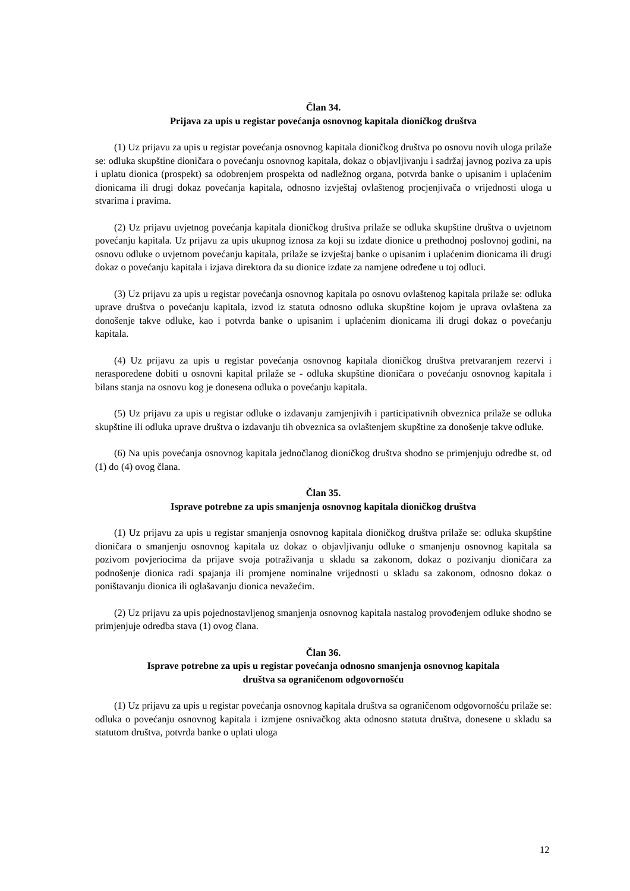Član 34.
Prijava za upis u registar povećanja osnovnog kapitala dioničkog društva
(1) Uz prijavu za upis u registar povećanja osnovnog kapitala dioničkog društva po osnovu novih uloga prilaže se: odluka skupštine dioničara o povećanju osnovnog kapitala, dokaz o objavljivanju i sadržaj javnog poziva za upis i uplatu dionica (prospekt) sa odobrenjem prospekta od nadležnog organa, potvrda banke o upisanim i uplaćenim dionicama ili drugi dokaz povećanja kapitala, odnosno izvještaj ovlaštenog procjenjivača o vrijednosti uloga u stvarima i pravima.
(2) Uz prijavu uvjetnog povećanja kapitala dioničkog društva prilaže se odluka skupštine društva o uvjetnom povećanju kapitala. Uz prijavu za upis ukupnog iznosa za koji su izdate dionice u prethodnoj poslovnoj godini, na osnovu odluke o uvjetnom povećanju kapitala, prilaže se izvještaj banke o upisanim i uplaćenim dionicama ili drugi dokaz o povećanju kapitala i izjava direktora da su dionice izdate za namjene određene u toj odluci.
(3) Uz prijavu za upis u registar povećanja osnovnog kapitala po osnovu ovlaštenog kapitala prilaže se: odluka uprave društva o povećanju kapitala, izvod iz statuta odnosno odluka skupštine kojom je uprava ovlaštena za donošenje takve odluke, kao i potvrda banke o upisanim i uplaćenim dionicama ili drugi dokaz o povećanju kapitala.
(4) Uz prijavu za upis u registar povećanja osnovnog kapitala dioničkog društva pretvaranjem rezervi i neraspoređene dobiti u osnovni kapital prilaže se - odluka skupštine dioničara o povećanju osnovnog kapitala i bilans stanja na osnovu kog je donesena odluka o povećanju kapitala.
(5) Uz prijavu za upis u registar odluke o izdavanju zamjenjivih i participativnih obveznica prilaže se odluka skupštine ili odluka uprave društva o izdavanju tih obveznica sa ovlaštenjem skupštine za donošenje takve odluke.
(6) Na upis povećanja osnovnog kapitala jednočlanog dioničkog društva shodno se primjenjuju odredbe st. od (1) do (4) ovog člana.
Član 35.
Isprave potrebne za upis smanjenja osnovnog kapitala dioničkog društva
(1) Uz prijavu za upis u registar smanjenja osnovnog kapitala dioničkog društva prilaže se: odluka skupštine dioničara o smanjenju osnovnog kapitala uz dokaz o objavljivanju odluke o smanjenju osnovnog kapitala sa pozivom povjeriocima da prijave svoja potraživanja u skladu sa zakonom, dokaz o pozivanju dioničara za podnošenje dionica radi spajanja ili promjene nominalne vrijednosti u skladu sa zakonom, odnosno dokaz o poništavanju dionica ili oglašavanju dionica nevažećim.
(2) Uz prijavu za upis pojednostavljenog smanjenja osnovnog kapitala nastalog provođenjem odluke shodno se primjenjuje odredba stava (1) ovog člana.
Član 36.
Isprave potrebne za upis u registar povećanja odnosno smanjenja osnovnog kapitala
društva sa ograničenom odgovornošću
(1) Uz prijavu za upis u registar povećanja osnovnog kapitala društva sa ograničenom odgovornošću prilaže se: odluka o povećanju osnovnog kapitala i izmjene osnivačkog akta odnosno statuta društva, donesene u skladu sa statutom društva, potvrda banke o uplati uloga
12